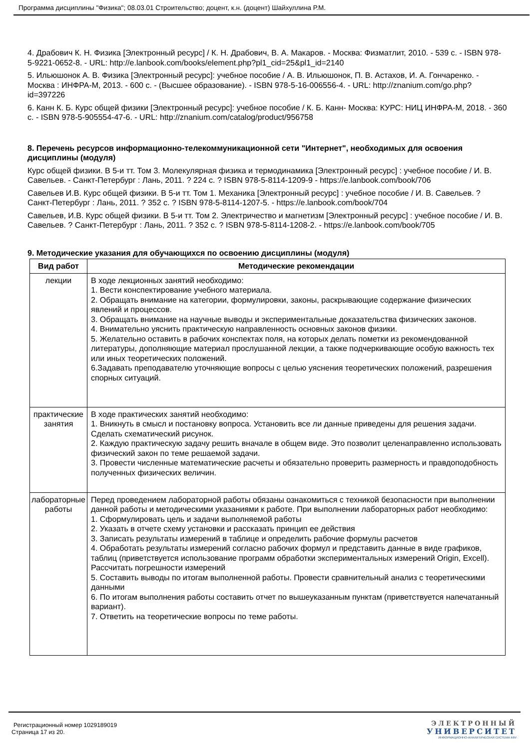Программа дисциплины "Физика"; 08.03.01 Строительство; доцент, к.н. (доцент) Шайхуллина Р.М.
4. Драбович К. Н. Физика [Электронный ресурс] / К. Н. Драбович, В. А. Макаров. - Москва: Физматлит, 2010. - 539 с. - ISBN 978-5-9221-0652-8. - URL: http://e.lanbook.com/books/element.php?pl1_cid=25&pl1_id=2140
5. Ильюшонок А. В. Физика [Электронный ресурс]: учебное пособие / А. В. Ильюшонок, П. В. Астахов, И. А. Гончаренко. - Москва : ИНФРА-М, 2013. - 600 с. - (Высшее образование). - ISBN 978-5-16-006556-4. - URL: http://znanium.com/go.php?id=397226
6. Канн К. Б. Курс общей физики [Электронный ресурс]: учебное пособие / К. Б. Канн- Москва: КУРС: НИЦ ИНФРА-М, 2018. - 360 с. - ISBN 978-5-905554-47-6. - URL: http://znanium.com/catalog/product/956758
8. Перечень ресурсов информационно-телекоммуникационной сети "Интернет", необходимых для освоения дисциплины (модуля)
Курс общей физики. В 5-и тт. Том 3. Молекулярная физика и термодинамика [Электронный ресурс] : учебное пособие / И. В. Савельев. - Санкт-Петербург : Лань, 2011. ? 224 с. ? ISBN 978-5-8114-1209-9 - https://e.lanbook.com/book/706
Савельев И.В. Курс общей физики. В 5-и тт. Том 1. Механика [Электронный ресурс] : учебное пособие / И. В. Савельев. ? Санкт-Петербург : Лань, 2011. ? 352 с. ? ISBN 978-5-8114-1207-5. - https://e.lanbook.com/book/704
Савельев, И.В. Курс общей физики. В 5-и тт. Том 2. Электричество и магнетизм [Электронный ресурс] : учебное пособие / И. В. Савельев. ? Санкт-Петербург : Лань, 2011. ? 352 с. ? ISBN 978-5-8114-1208-2. - https://e.lanbook.com/book/705
9. Методические указания для обучающихся по освоению дисциплины (модуля)
| Вид работ | Методические рекомендации |
| --- | --- |
| лекции | В ходе лекционных занятий необходимо: 1. Вести конспектирование учебного материала. 2. Обращать внимание на категории, формулировки, законы, раскрывающие содержание физических явлений и процессов. 3. Обращать внимание на научные выводы и экспериментальные доказательства физических законов. 4. Внимательно уяснить практическую направленность основных законов физики. 5. Желательно оставить в рабочих конспектах поля, на которых делать пометки из рекомендованной литературы, дополняющие материал прослушанной лекции, а также подчеркивающие особую важность тех или иных теоретических положений. 6.Задавать преподавателю уточняющие вопросы с целью уяснения теоретических положений, разрешения спорных ситуаций. |
| практические занятия | В ходе практических занятий необходимо: 1. Вникнуть в смысл и постановку вопроса. Установить все ли данные приведены для решения задачи. Сделать схематический рисунок. 2. Каждую практическую задачу решить вначале в общем виде. Это позволит целенаправленно использовать физический закон по теме решаемой задачи. 3. Провести численные математические расчеты и обязательно проверить размерность и правдоподобность полученных физических величин. |
| лабораторные работы | Перед проведением лабораторной работы обязаны ознакомиться с техникой безопасности при выполнении данной работы и методическими указаниями к работе. При выполнении лабораторных работ необходимо: 1. Сформулировать цель и задачи выполняемой работы 2. Указать в отчете схему установки и рассказать принцип ее действия 3. Записать результаты измерений в таблице и определить рабочие формулы расчетов 4. Обработать результаты измерений согласно рабочих формул и представить данные в виде графиков, таблиц (приветствуется использование программ обработки экспериментальных измерений Origin, Excell). Рассчитать погрешности измерений 5. Составить выводы по итогам выполненной работы. Провести сравнительный анализ с теоретическими данными 6. По итогам выполнения работы составить отчет по вышеуказанным пунктам (приветствуется напечатанный вариант). 7. Ответить на теоретические вопросы по теме работы. |
Регистрационный номер 1029189019
Страница 17 из 20.
ЭЛЕКТРОННЫЙ
УНИВЕРСИТЕТ
ИНФОРМАЦИОННО-АНАЛИТИЧЕСКАЯ СИСТЕМА КФУ